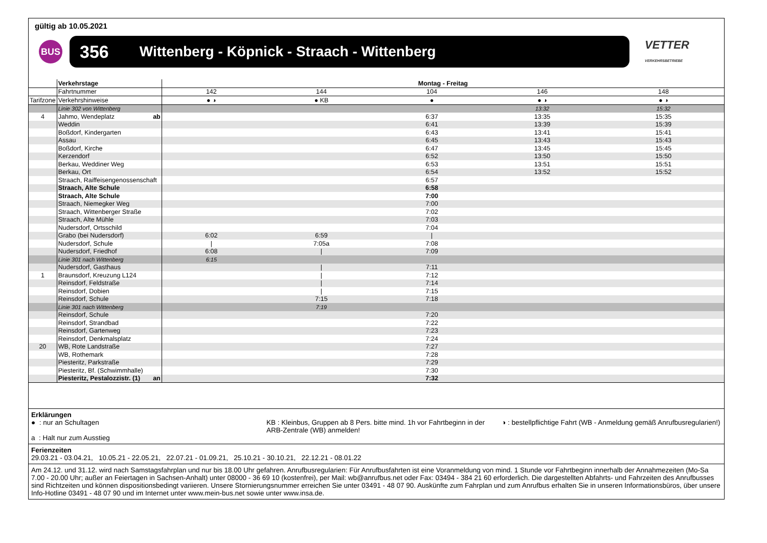gültig ab 10.05.2021
BUS
356 Wittenberg - Köpnick - Straach - Wittenberg
VETTER
VERKEHRSBETRIEBE
| | Verkehrstage | Montag - Freitag | | | | |
| | Fahrtnummer | 142 | 144 | 104 | 146 | 148 |
| Tarifzone | Verkehrshinweise | ● ◑ | ● KB | ● | ● ◑ | ● ◑ |
| | Linie 302 von Wittenberg | | | | 13:32 | 15:32 |
| 4 | Jahmo, Wendeplatz ab | | | 6:37 | 13:35 | 15:35 |
| | Weddin | | | 6:41 | 13:39 | 15:39 |
| | Boßdorf, Kindergarten | | | 6:43 | 13:41 | 15:41 |
| | Assau | | | 6:45 | 13:43 | 15:43 |
| | Boßdorf, Kirche | | | 6:47 | 13:45 | 15:45 |
| | Kerzendorf | | | 6:52 | 13:50 | 15:50 |
| | Berkau, Weddiner Weg | | | 6:53 | 13:51 | 15:51 |
| | Berkau, Ort | | | 6:54 | 13:52 | 15:52 |
| | Straach, Raiffeisengenossenschaft | | | 6:57 | | |
| | Straach, Alte Schule | | | 6:58 | | |
| | Straach, Alte Schule | | | 7:00 | | |
| | Straach, Niemegker Weg | | | 7:00 | | |
| | Straach, Wittenberger Straße | | | 7:02 | | |
| | Straach, Alte Mühle | | | 7:03 | | |
| | Nudersdorf, Ortsschild | | | 7:04 | | |
| | Grabo (bei Nudersdorf) | 6:02 | 6:59 | / | | |
| | Nudersdorf, Schule | / | 7:05a | 7:08 | | |
| | Nudersdorf, Friedhof | 6:08 | / | 7:09 | | |
| | Linie 301 nach Wittenberg | 6:15 | | | | |
| | Nudersdorf, Gasthaus | | / | 7:11 | | |
| 1 | Braunsdorf, Kreuzung L124 | | / | 7:12 | | |
| | Reinsdorf, Feldstraße | | / | 7:14 | | |
| | Reinsdorf, Dobien | | / | 7:15 | | |
| | Reinsdorf, Schule | | 7:15 | 7:18 | | |
| | Linie 301 nach Wittenberg | | 7:19 | | | |
| | Reinsdorf, Schule | | | 7:20 | | |
| | Reinsdorf, Strandbad | | | 7:22 | | |
| | Reinsdorf, Gartenweg | | | 7:23 | | |
| | Reinsdorf, Denkmalsplatz | | | 7:24 | | |
| 20 | WB, Rote Landstraße | | | 7:27 | | |
| | WB, Rothemark | | | 7:28 | | |
| | Piesteritz, Parkstraße | | | 7:29 | | |
| | Piesteritz, Bf. (Schwimmhalle) | | | 7:30 | | |
| | Piesteritz, Pestalozzistr. (1) an | | | 7:32 | | |
Erklärungen
● : nur an Schultagen KB : Kleinbus, Gruppen ab 8 Pers. bitte mind. 1h vor Fahrtbeginn in der ARB-Zentrale (WB) anmelden!
◑ : bestellpflichtige Fahrt (WB - Anmeldung gemäß Anrufbusregularien!)
a : Halt nur zum Ausstieg
Ferienzeiten
29.03.21 - 03.04.21, 10.05.21 - 22.05.21, 22.07.21 - 01.09.21, 25.10.21 - 30.10.21, 22.12.21 - 08.01.22
Am 24.12. und 31.12. wird nach Samstagsfahrplan und nur bis 18.00 Uhr gefahren. Anrufbusregularien: Für Anrufbusfahrten ist eine Voranmeldung von mind. 1 Stunde vor Fahrtbeginn innerhalb der Annahmezeiten (Mo-Sa 7.00 - 20.00 Uhr; außer an Feiertagen in Sachsen-Anhalt) unter 08000 - 36 69 10 (kostenfrei), per Mail: wb@anrufbus.net oder Fax: 03494 - 384 21 60 erforderlich. Die dargestellten Abfahrts- und Fahrzeiten des Anrufbusses sind Richtzeiten und können dispositionsbedingt variieren. Unsere Stornierungsnummer erreichen Sie unter 03491 - 48 07 90. Auskünfte zum Fahrplan und zum Anrufbus erhalten Sie in unseren Informationsbüros, über unsere Info-Hotline 03491 - 48 07 90 und im Internet unter www.mein-bus.net sowie unter www.insa.de.